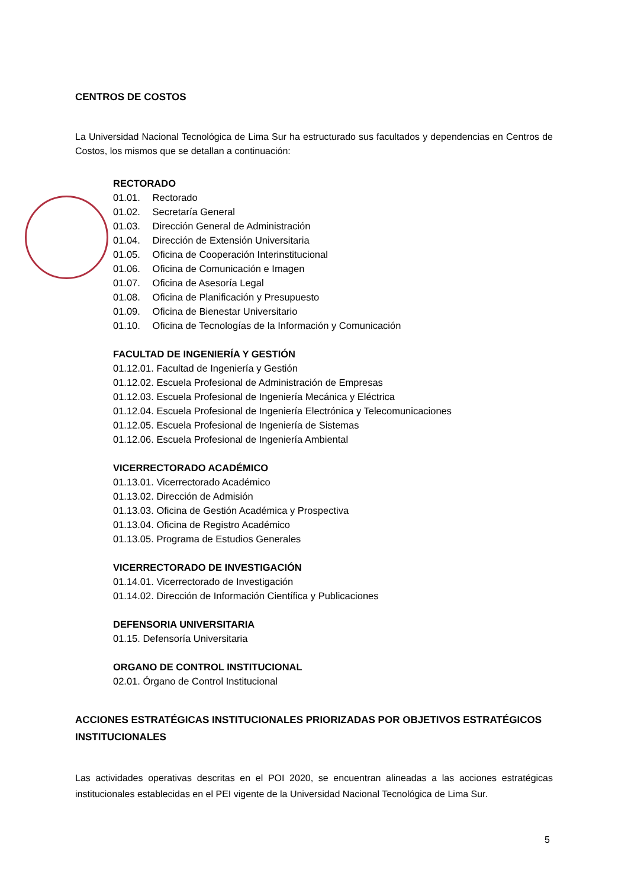CENTROS DE COSTOS
La Universidad Nacional Tecnológica de Lima Sur ha estructurado sus facultados y dependencias en Centros de Costos, los mismos que se detallan a continuación:
RECTORADO
01.01. Rectorado
01.02. Secretaría General
01.03. Dirección General de Administración
01.04. Dirección de Extensión Universitaria
01.05. Oficina de Cooperación Interinstitucional
01.06. Oficina de Comunicación e Imagen
01.07. Oficina de Asesoría Legal
01.08. Oficina de Planificación y Presupuesto
01.09. Oficina de Bienestar Universitario
01.10. Oficina de Tecnologías de la Información y Comunicación
FACULTAD DE INGENIERÍA Y GESTIÓN
01.12.01. Facultad de Ingeniería y Gestión
01.12.02. Escuela Profesional de Administración de Empresas
01.12.03. Escuela Profesional de Ingeniería Mecánica y Eléctrica
01.12.04. Escuela Profesional de Ingeniería Electrónica y Telecomunicaciones
01.12.05. Escuela Profesional de Ingeniería de Sistemas
01.12.06. Escuela Profesional de Ingeniería Ambiental
VICERRECTORADO ACADÉMICO
01.13.01. Vicerrectorado Académico
01.13.02. Dirección de Admisión
01.13.03. Oficina de Gestión Académica y Prospectiva
01.13.04. Oficina de Registro Académico
01.13.05. Programa de Estudios Generales
VICERRECTORADO DE INVESTIGACIÓN
01.14.01. Vicerrectorado de Investigación
01.14.02. Dirección de Información Científica y Publicaciones
DEFENSORIA UNIVERSITARIA
01.15. Defensoría Universitaria
ORGANO DE CONTROL INSTITUCIONAL
02.01. Órgano de Control Institucional
ACCIONES ESTRATÉGICAS INSTITUCIONALES PRIORIZADAS POR OBJETIVOS ESTRATÉGICOS INSTITUCIONALES
Las actividades operativas descritas en el POI 2020, se encuentran alineadas a las acciones estratégicas institucionales establecidas en el PEI vigente de la Universidad Nacional Tecnológica de Lima Sur.
5